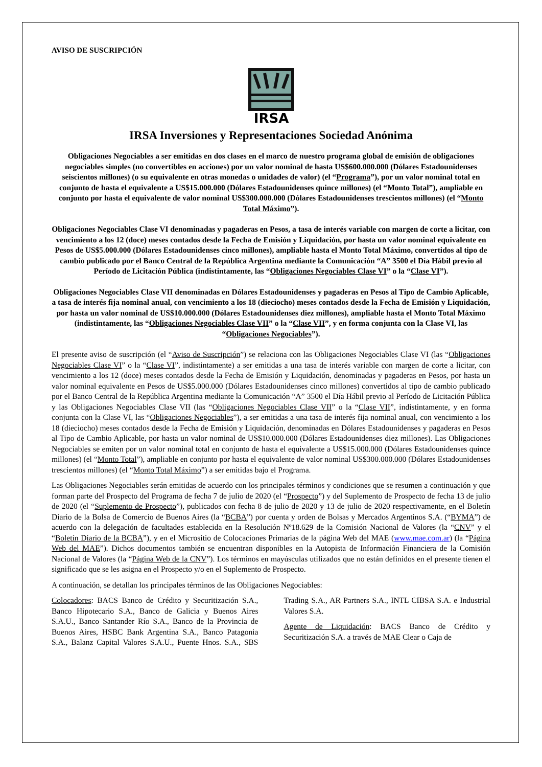AVISO DE SUSCRIPCIÓN
IRSA
IRSA Inversiones y Representaciones Sociedad Anónima
Obligaciones Negociables a ser emitidas en dos clases en el marco de nuestro programa global de emisión de obligaciones negociables simples (no convertibles en acciones) por un valor nominal de hasta US$600.000.000 (Dólares Estadounidenses seiscientos millones) (o su equivalente en otras monedas o unidades de valor) (el “Programa”), por un valor nominal total en conjunto de hasta el equivalente a US$15.000.000 (Dólares Estadounidenses quince millones) (el “Monto Total”), ampliable en conjunto por hasta el equivalente de valor nominal US$300.000.000 (Dólares Estadounidenses trescientos millones) (el “Monto Total Máximo”).
Obligaciones Negociables Clase VI denominadas y pagaderas en Pesos, a tasa de interés variable con margen de corte a licitar, con vencimiento a los 12 (doce) meses contados desde la Fecha de Emisión y Liquidación, por hasta un valor nominal equivalente en Pesos de US$5.000.000 (Dólares Estadounidenses cinco millones), ampliable hasta el Monto Total Máximo, convertidos al tipo de cambio publicado por el Banco Central de la República Argentina mediante la Comunicación “A” 3500 el Día Hábil previo al Período de Licitación Pública (indistintamente, las “Obligaciones Negociables Clase VI” o la “Clase VI”).
Obligaciones Negociables Clase VII denominadas en Dólares Estadounidenses y pagaderas en Pesos al Tipo de Cambio Aplicable, a tasa de interés fija nominal anual, con vencimiento a los 18 (dieciocho) meses contados desde la Fecha de Emisión y Liquidación, por hasta un valor nominal de US$10.000.000 (Dólares Estadounidenses diez millones), ampliable hasta el Monto Total Máximo (indistintamente, las “Obligaciones Negociables Clase VII” o la “Clase VII”, y en forma conjunta con la Clase VI, las “Obligaciones Negociables”).
El presente aviso de suscripción (el “Aviso de Suscripción”) se relaciona con las Obligaciones Negociables Clase VI (las “Obligaciones Negociables Clase VI” o la “Clase VI”, indistintamente) a ser emitidas a una tasa de interés variable con margen de corte a licitar, con vencimiento a los 12 (doce) meses contados desde la Fecha de Emisión y Liquidación, denominadas y pagaderas en Pesos, por hasta un valor nominal equivalente en Pesos de US$5.000.000 (Dólares Estadounidenses cinco millones) convertidos al tipo de cambio publicado por el Banco Central de la República Argentina mediante la Comunicación “A” 3500 el Día Hábil previo al Período de Licitación Pública y las Obligaciones Negociables Clase VII (las “Obligaciones Negociables Clase VII” o la “Clase VII”, indistintamente, y en forma conjunta con la Clase VI, las “Obligaciones Negociables”), a ser emitidas a una tasa de interés fija nominal anual, con vencimiento a los 18 (dieciocho) meses contados desde la Fecha de Emisión y Liquidación, denominadas en Dólares Estadounidenses y pagaderas en Pesos al Tipo de Cambio Aplicable, por hasta un valor nominal de US$10.000.000 (Dólares Estadounidenses diez millones). Las Obligaciones Negociables se emiten por un valor nominal total en conjunto de hasta el equivalente a US$15.000.000 (Dólares Estadounidenses quince millones) (el “Monto Total”), ampliable en conjunto por hasta el equivalente de valor nominal US$300.000.000 (Dólares Estadounidenses trescientos millones) (el “Monto Total Máximo”) a ser emitidas bajo el Programa.
Las Obligaciones Negociables serán emitidas de acuerdo con los principales términos y condiciones que se resumen a continuación y que forman parte del Prospecto del Programa de fecha 7 de julio de 2020 (el “Prospecto”) y del Suplemento de Prospecto de fecha 13 de julio de 2020 (el “Suplemento de Prospecto”), publicados con fecha 8 de julio de 2020 y 13 de julio de 2020 respectivamente, en el Boletín Diario de la Bolsa de Comercio de Buenos Aires (la “BCBA”) por cuenta y orden de Bolsas y Mercados Argentinos S.A. (“BYMA”) de acuerdo con la delegación de facultades establecida en la Resolución Nº18.629 de la Comisión Nacional de Valores (la “CNV” y el “Boletín Diario de la BCBA”), y en el Micrositio de Colocaciones Primarias de la página Web del MAE (www.mae.com.ar) (la “Página Web del MAE”). Dichos documentos también se encuentran disponibles en la Autopista de Información Financiera de la Comisión Nacional de Valores (la “Página Web de la CNV”). Los términos en mayúsculas utilizados que no están definidos en el presente tienen el significado que se les asigna en el Prospecto y/o en el Suplemento de Prospecto.
A continuación, se detallan los principales términos de las Obligaciones Negociables:
Colocadores: BACS Banco de Crédito y Securitización S.A., Banco Hipotecario S.A., Banco de Galicia y Buenos Aires S.A.U., Banco Santander Río S.A., Banco de la Provincia de Buenos Aires, HSBC Bank Argentina S.A., Banco Patagonia S.A., Balanz Capital Valores S.A.U., Puente Hnos. S.A., SBS Trading S.A., AR Partners S.A., INTL CIBSA S.A. e Industrial Valores S.A.
Agente de Liquidación: BACS Banco de Crédito y Securitización S.A. a través de MAE Clear o Caja de